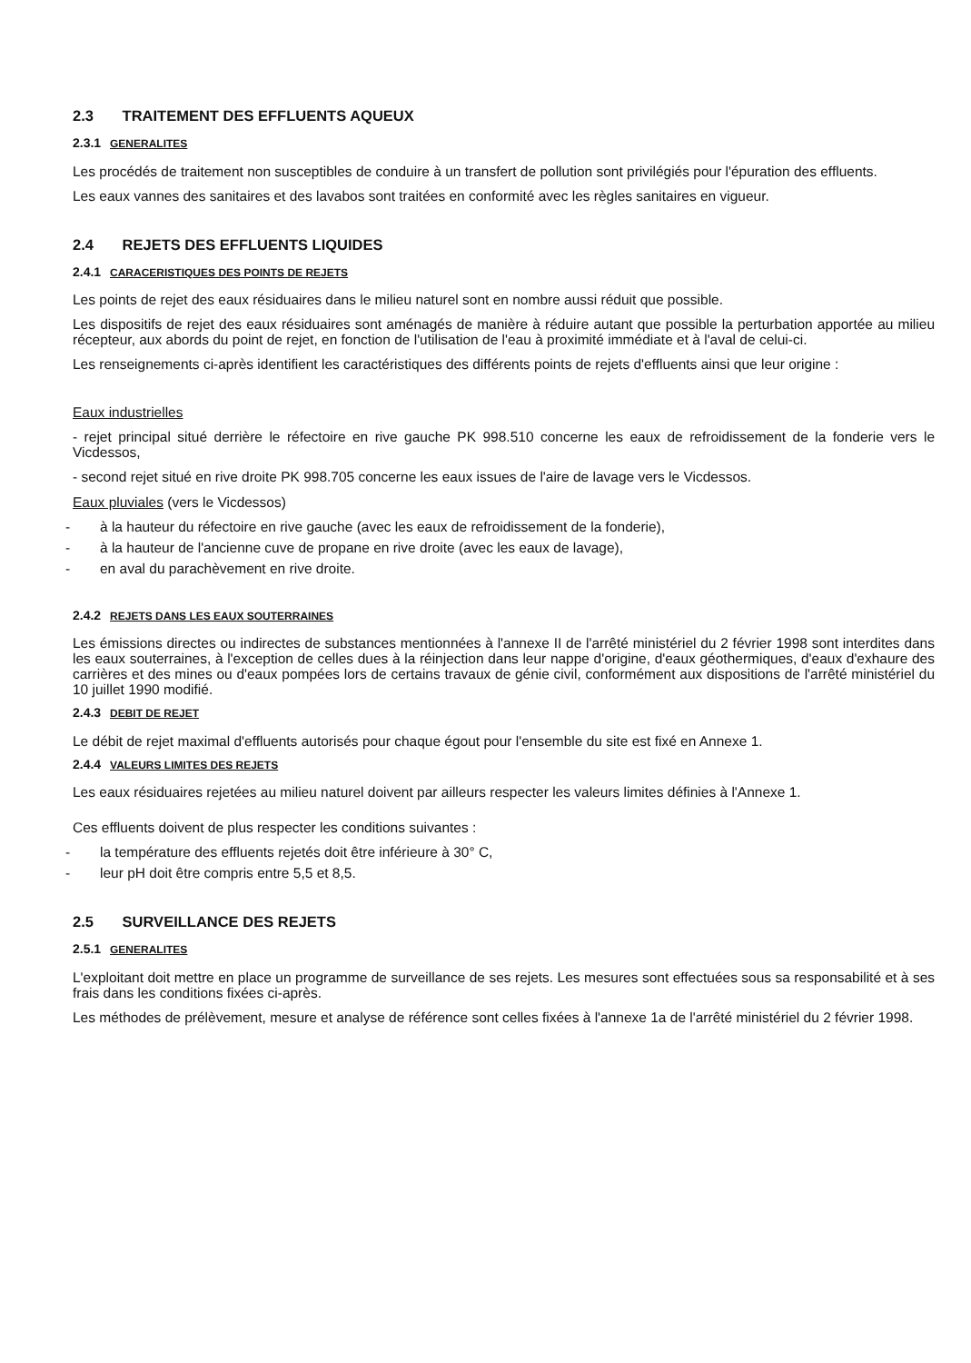2.3 TRAITEMENT DES EFFLUENTS AQUEUX
2.3.1 GENERALITES
Les procédés de traitement non susceptibles de conduire à un transfert de pollution sont privilégiés pour l'épuration des effluents.
Les eaux vannes des sanitaires et des lavabos sont traitées en conformité avec les règles sanitaires en vigueur.
2.4 REJETS DES EFFLUENTS LIQUIDES
2.4.1 CARACERISTIQUES DES POINTS DE REJETS
Les points de rejet des eaux résiduaires dans le milieu naturel sont en nombre aussi réduit que possible.
Les dispositifs de rejet des eaux résiduaires sont aménagés de manière à réduire autant que possible la perturbation apportée au milieu récepteur, aux abords du point de rejet, en fonction de l'utilisation de l'eau à proximité immédiate et à l'aval de celui-ci.
Les renseignements ci-après identifient les caractéristiques des différents points de rejets d'effluents ainsi que leur origine :
Eaux industrielles
- rejet principal situé derrière le réfectoire en rive gauche PK 998.510 concerne les eaux de refroidissement de la fonderie vers le Vicdessos,
- second rejet situé en rive droite PK 998.705 concerne les eaux issues de l'aire de lavage vers le Vicdessos.
Eaux pluviales (vers le Vicdessos)
- à la hauteur du réfectoire en rive gauche (avec les eaux de refroidissement de la fonderie),
- à la hauteur de l'ancienne cuve de propane en rive droite (avec les eaux de lavage),
- en aval du parachèvement en rive droite.
2.4.2 REJETS DANS LES EAUX SOUTERRAINES
Les émissions directes ou indirectes de substances mentionnées à l'annexe II de l'arrêté ministériel du 2 février 1998 sont interdites dans les eaux souterraines, à l'exception de celles dues à la réinjection dans leur nappe d'origine, d'eaux géothermiques, d'eaux d'exhaure des carrières et des mines ou d'eaux pompées lors de certains travaux de génie civil, conformément aux dispositions de l'arrêté ministériel du 10 juillet 1990 modifié.
2.4.3 DEBIT DE REJET
Le débit de rejet maximal d'effluents autorisés pour chaque égout pour l'ensemble du site est fixé en Annexe 1.
2.4.4 VALEURS LIMITES DES REJETS
Les eaux résiduaires rejetées au milieu naturel doivent par ailleurs respecter les valeurs limites définies à l'Annexe 1.
Ces effluents doivent de plus respecter les conditions suivantes :
- la température des effluents rejetés doit être inférieure à 30° C,
- leur pH doit être compris entre 5,5 et 8,5.
2.5 SURVEILLANCE DES REJETS
2.5.1 GENERALITES
L'exploitant doit mettre en place un programme de surveillance de ses rejets. Les mesures sont effectuées sous sa responsabilité et à ses frais dans les conditions fixées ci-après.
Les méthodes de prélèvement, mesure et analyse de référence sont celles fixées à l'annexe 1a de l'arrêté ministériel du 2 février 1998.